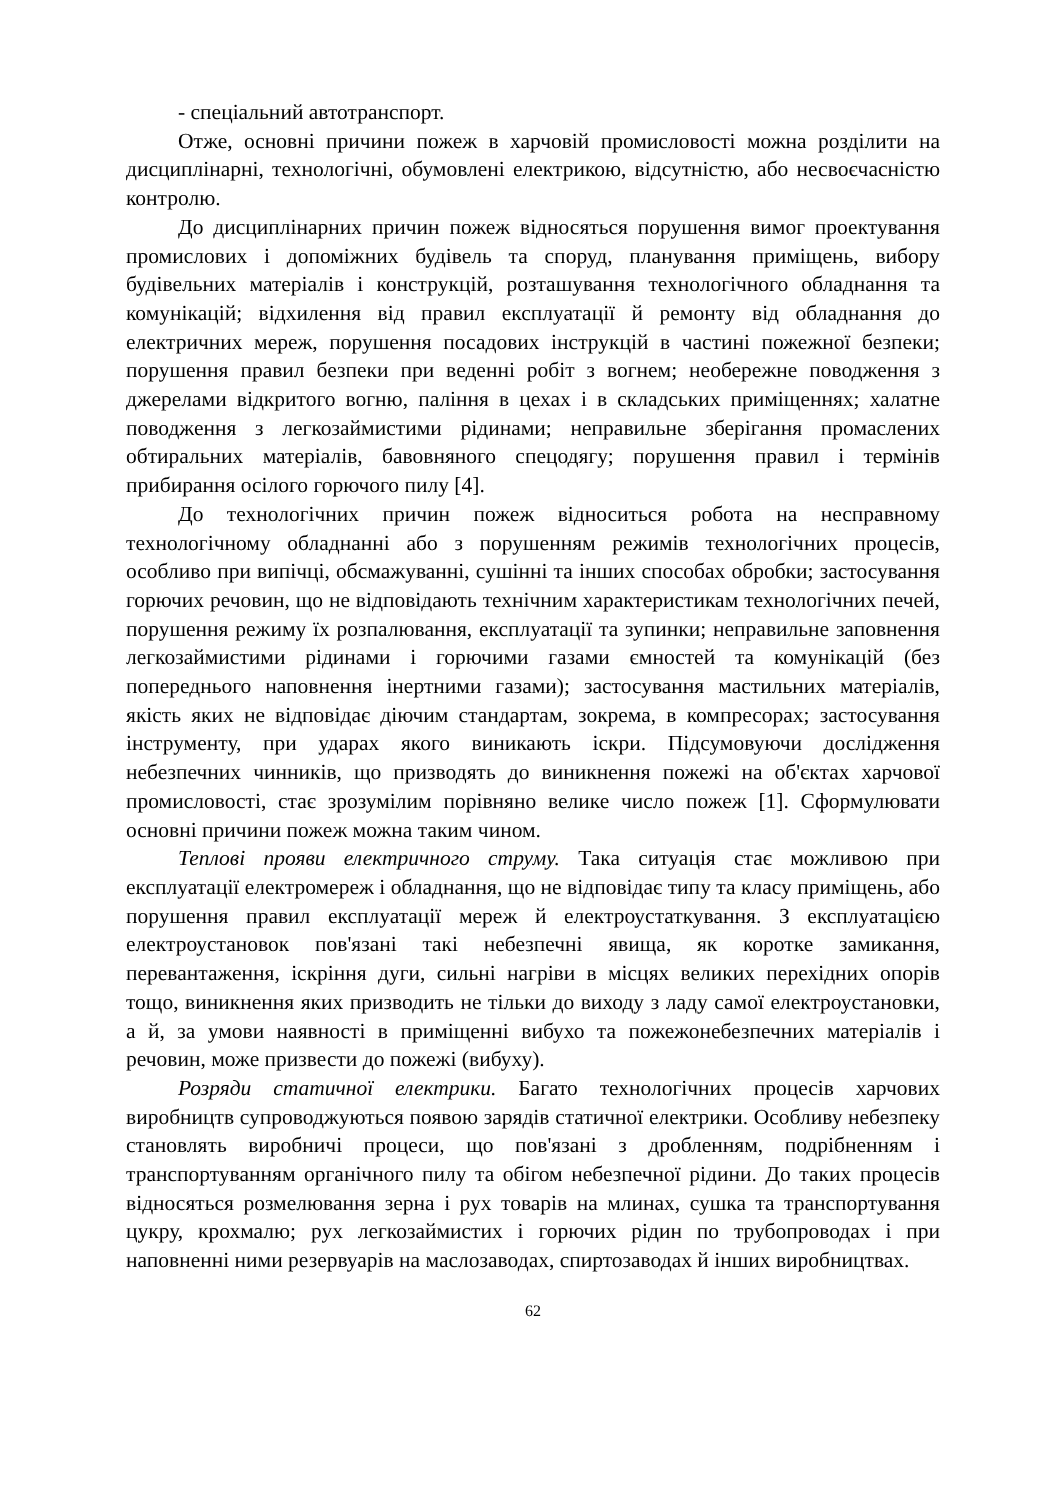- спеціальний автотранспорт.
Отже, основні причини пожеж в харчовій промисловості можна розділити на дисциплінарні, технологічні, обумовлені електрикою, відсутністю, або несвоєчасністю контролю.
До дисциплінарних причин пожеж відносяться порушення вимог проектування промислових і допоміжних будівель та споруд, планування приміщень, вибору будівельних матеріалів і конструкцій, розташування технологічного обладнання та комунікацій; відхилення від правил експлуатації й ремонту від обладнання до електричних мереж, порушення посадових інструкцій в частині пожежної безпеки; порушення правил безпеки при веденні робіт з вогнем; необережне поводження з джерелами відкритого вогню, паління в цехах і в складських приміщеннях; халатне поводження з легкозаймистими рідинами; неправильне зберігання промаслених обтиральних матеріалів, бавовняного спецодягу; порушення правил і термінів прибирання осілого горючого пилу [4].
До технологічних причин пожеж відноситься робота на несправному технологічному обладнанні або з порушенням режимів технологічних процесів, особливо при випічці, обсмажуванні, сушінні та інших способах обробки; застосування горючих речовин, що не відповідають технічним характеристикам технологічних печей, порушення режиму їх розпалювання, експлуатації та зупинки; неправильне заповнення легкозаймистими рідинами і горючими газами ємностей та комунікацій (без попереднього наповнення інертними газами); застосування мастильних матеріалів, якість яких не відповідає діючим стандартам, зокрема, в компресорах; застосування інструменту, при ударах якого виникають іскри. Підсумовуючи дослідження небезпечних чинників, що призводять до виникнення пожежі на об'єктах харчової промисловості, стає зрозумілим порівняно велике число пожеж [1]. Сформулювати основні причини пожеж можна таким чином.
Теплові прояви електричного струму. Така ситуація стає можливою при експлуатації електромереж і обладнання, що не відповідає типу та класу приміщень, або порушення правил експлуатації мереж й електроустаткування. З експлуатацією електроустановок пов'язані такі небезпечні явища, як коротке замикання, перевантаження, іскріння дуги, сильні нагріви в місцях великих перехідних опорів тощо, виникнення яких призводить не тільки до виходу з ладу самої електроустановки, а й, за умови наявності в приміщенні вибухо та пожежонебезпечних матеріалів і речовин, може призвести до пожежі (вибуху).
Розряди статичної електрики. Багато технологічних процесів харчових виробництв супроводжуються появою зарядів статичної електрики. Особливу небезпеку становлять виробничі процеси, що пов'язані з дробленням, подрібненням і транспортуванням органічного пилу та обігом небезпечної рідини. До таких процесів відносяться розмелювання зерна і рух товарів на млинах, сушка та транспортування цукру, крохмалю; рух легкозаймистих і горючих рідин по трубопроводах і при наповненні ними резервуарів на маслозаводах, спиртозаводах й інших виробництвах.
62